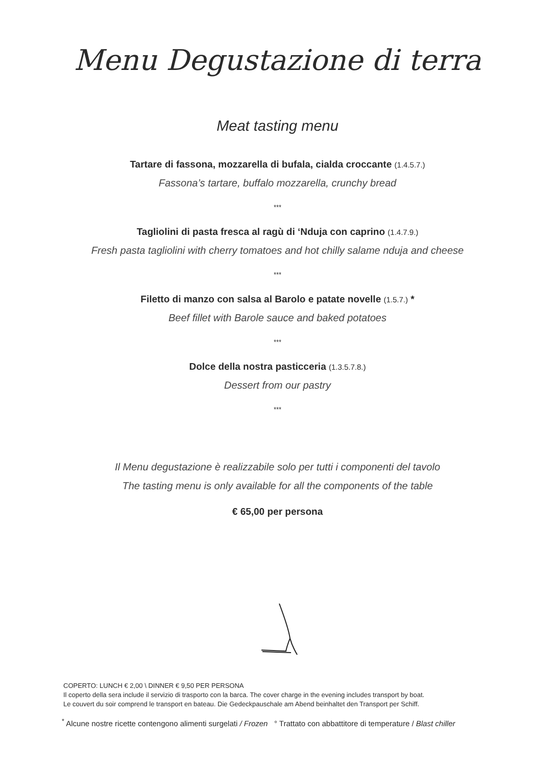Menu Degustazione di terra
Meat tasting menu
Tartare di fassona, mozzarella di bufala, cialda croccante (1.4.5.7.)
Fassona’s tartare, buffalo mozzarella, crunchy bread
***
Tagliolini di pasta fresca al ragù di ‘Nduja con caprino (1.4.7.9.)
Fresh pasta tagliolini with cherry tomatoes and hot chilly salame nduja and cheese
***
Filetto di manzo con salsa al Barolo e patate novelle (1.5.7.) *
Beef fillet with Barole sauce and baked potatoes
***
Dolce della nostra pasticceria (1.3.5.7.8.)
Dessert from our pastry
***
Il Menu degustazione è realizzabile solo per tutti i componenti del tavolo
The tasting menu is only available for all the components of the table
€ 65,00 per persona
COPERTO: LUNCH € 2,00 \ DINNER € 9,50 PER PERSONA
Il coperto della sera include il servizio di trasporto con la barca. The cover charge in the evening includes transport by boat.
Le couvert du soir comprend le transport en bateau. Die Gedeckpauschale am Abend beinhaltet den Transport per Schiff.
<sup>*</sup> Alcune nostre ricette contengono alimenti surgelati / Frozen ° Trattato con abbattitore di temperature / Blast chiller